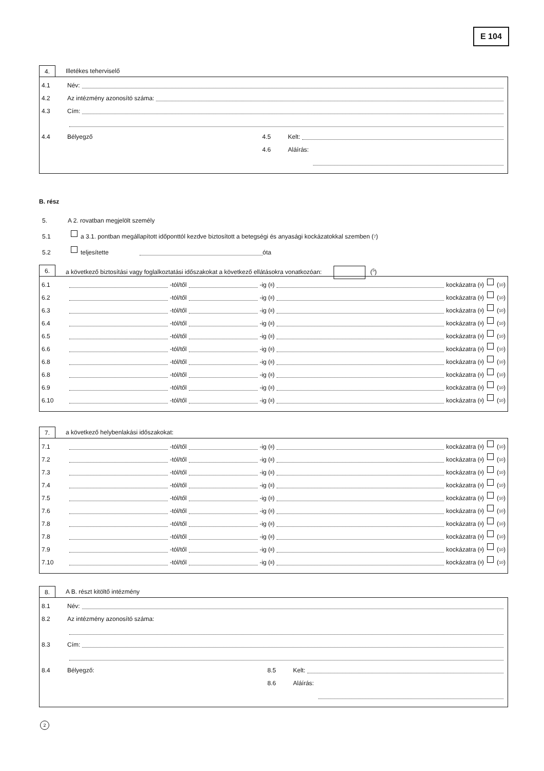E 104
4. Illetékes teherviselő
4.1 Név:
4.2 Az intézmény azonosító száma:
4.3 Cím:
4.4 Bélyegző 4.5 Kelt:
4.6 Aláírás:
B. rész
5. A 2. rovatban megjelölt személy
5.1 a 3.1. pontban megállapított időponttól kezdve biztosított a betegségi és anyasági kockázatokkal szemben (<sup>7</sup>)
5.2 teljesítette óta
6. a következő biztosítási vagy foglalkoztatási időszakokat a következő ellátásokra vonatkozóan: (<sup>5</sup>)
6.1 -tól/től -ig (<sup>8</sup>) kockázatra (<sup>9</sup>) (<sup>10</sup>)
6.2 -tól/től -ig (<sup>8</sup>) kockázatra (<sup>9</sup>) (<sup>10</sup>)
6.3 -tól/től -ig (<sup>8</sup>) kockázatra (<sup>9</sup>) (<sup>10</sup>)
6.4 -tól/től -ig (<sup>8</sup>) kockázatra (<sup>9</sup>) (<sup>10</sup>)
6.5 -tól/től -ig (<sup>8</sup>) kockázatra (<sup>9</sup>) (<sup>10</sup>)
6.6 -tól/től -ig (<sup>8</sup>) kockázatra (<sup>9</sup>) (<sup>10</sup>)
6.8 -tól/től -ig (<sup>8</sup>) kockázatra (<sup>9</sup>) (<sup>10</sup>)
6.8 -tól/től -ig (<sup>8</sup>) kockázatra (<sup>9</sup>) (<sup>10</sup>)
6.9 -tól/től -ig (<sup>8</sup>) kockázatra (<sup>9</sup>) (<sup>10</sup>)
6.10 -tól/től -ig (<sup>8</sup>) kockázatra (<sup>9</sup>) (<sup>10</sup>)
7. a következő helybenlakási időszakokat:
7.1 -tól/től -ig (<sup>8</sup>) kockázatra (<sup>9</sup>) (<sup>10</sup>)
7.2 -tól/től -ig (<sup>8</sup>) kockázatra (<sup>9</sup>) (<sup>10</sup>)
7.3 -tól/től -ig (<sup>8</sup>) kockázatra (<sup>9</sup>) (<sup>10</sup>)
7.4 -tól/től -ig (<sup>8</sup>) kockázatra (<sup>9</sup>) (<sup>10</sup>)
7.5 -tól/től -ig (<sup>8</sup>) kockázatra (<sup>9</sup>) (<sup>10</sup>)
7.6 -tól/től -ig (<sup>8</sup>) kockázatra (<sup>9</sup>) (<sup>10</sup>)
7.8 -tól/től -ig (<sup>8</sup>) kockázatra (<sup>9</sup>) (<sup>10</sup>)
7.8 -tól/től -ig (<sup>8</sup>) kockázatra (<sup>9</sup>) (<sup>10</sup>)
7.9 -tól/től -ig (<sup>8</sup>) kockázatra (<sup>9</sup>) (<sup>10</sup>)
7.10 -tól/től -ig (<sup>8</sup>) kockázatra (<sup>9</sup>) (<sup>10</sup>)
8. A B. részt kitöltő intézmény
8.1 Név:
8.2 Az intézmény azonosító száma:
8.3 Cím:
8.4 Bélyegző: 8.5 Kelt:
8.6 Aláírás:
2